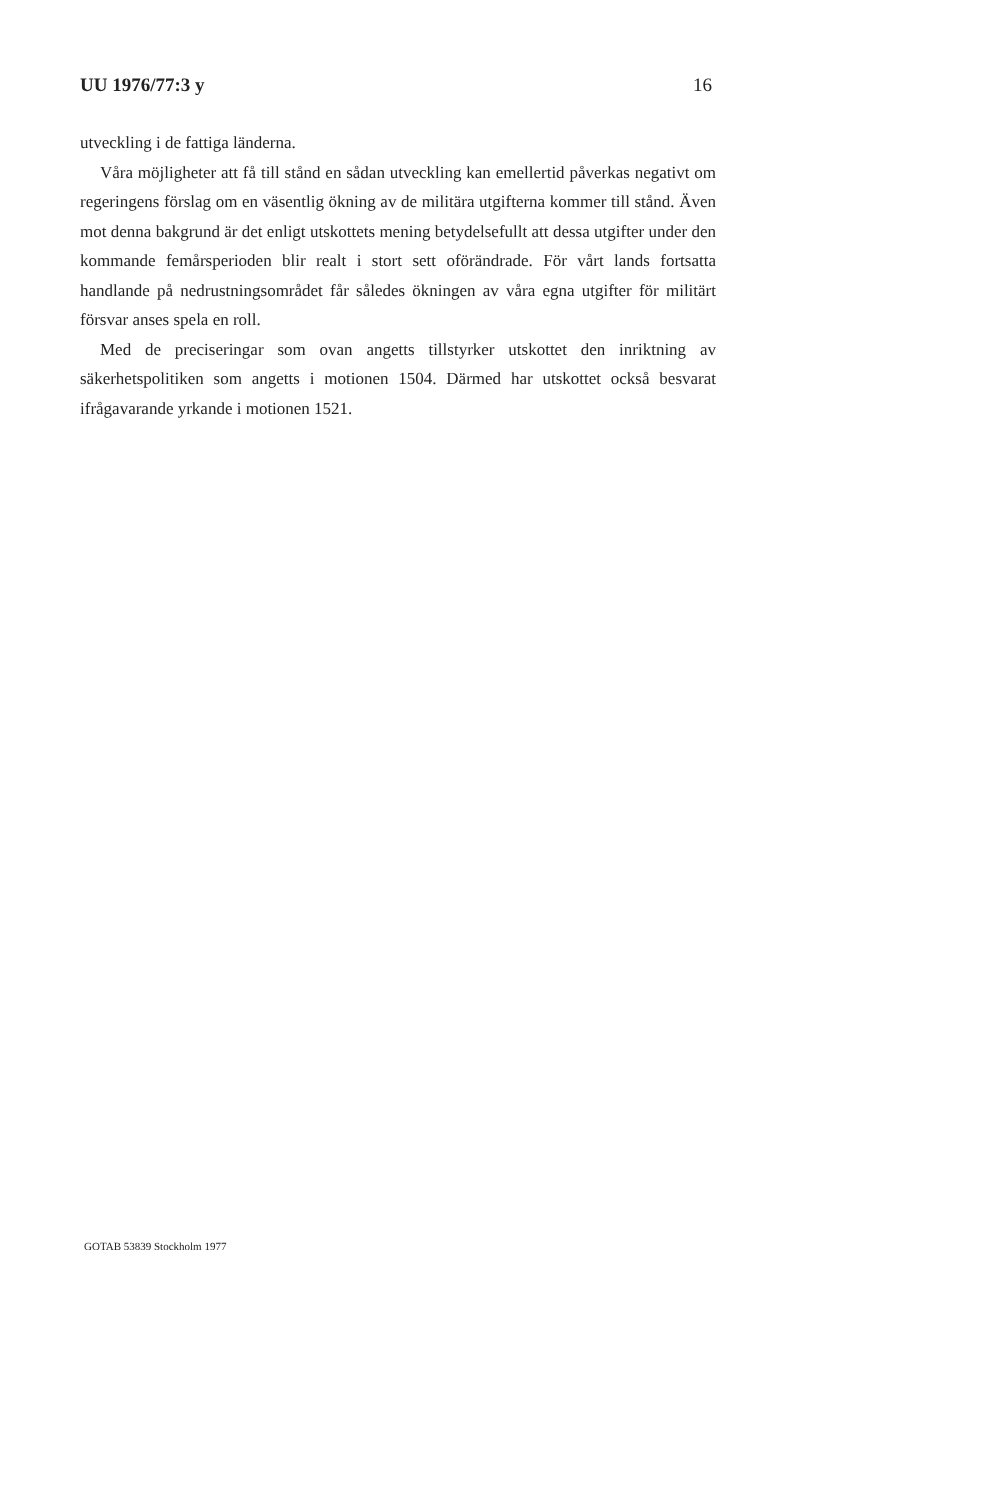UU 1976/77:3 y 16
utveckling i de fattiga länderna.
Våra möjligheter att få till stånd en sådan utveckling kan emellertid påverkas negativt om regeringens förslag om en väsentlig ökning av de militära utgifterna kommer till stånd. Även mot denna bakgrund är det enligt utskottets mening betydelsefullt att dessa utgifter under den kommande femårsperioden blir realt i stort sett oförändrade. För vårt lands fortsatta handlande på nedrustningsområdet får således ökningen av våra egna utgifter för militärt försvar anses spela en roll.
Med de preciseringar som ovan angetts tillstyrker utskottet den inriktning av säkerhetspolitiken som angetts i motionen 1504. Därmed har utskottet också besvarat ifrågavarande yrkande i motionen 1521.
GOTAB 53839 Stockholm 1977